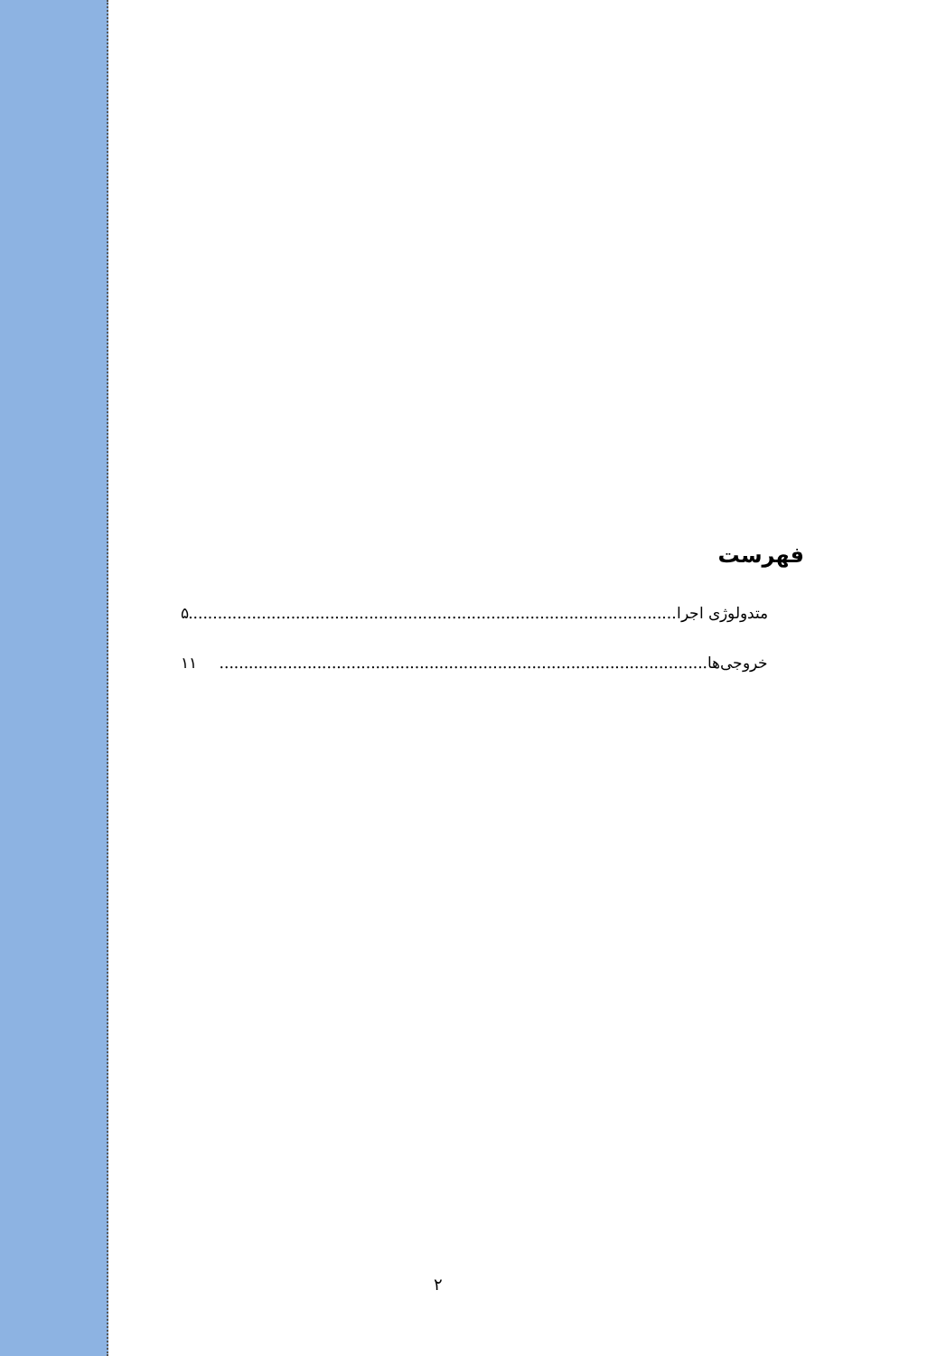فهرست
متدولوژی اجرا.................................................................................................... ۵
خروجی‌ها.................................................................................................... ۱۱
۲